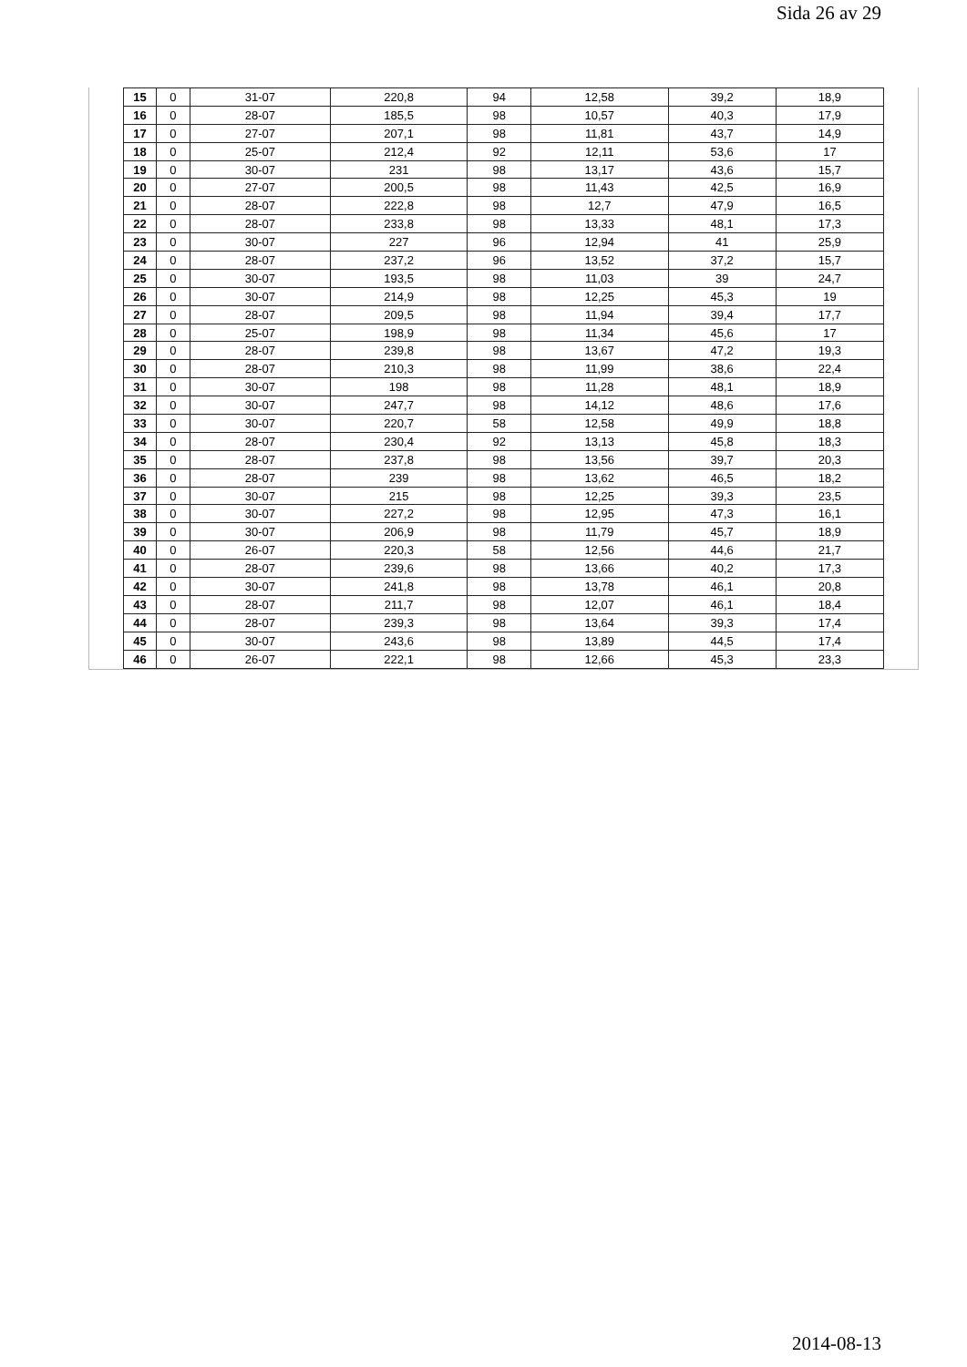Sida 26 av 29
| 15 | 0 | 31-07 | 220,8 | 94 | 12,58 | 39,2 | 18,9 |
| 16 | 0 | 28-07 | 185,5 | 98 | 10,57 | 40,3 | 17,9 |
| 17 | 0 | 27-07 | 207,1 | 98 | 11,81 | 43,7 | 14,9 |
| 18 | 0 | 25-07 | 212,4 | 92 | 12,11 | 53,6 | 17 |
| 19 | 0 | 30-07 | 231 | 98 | 13,17 | 43,6 | 15,7 |
| 20 | 0 | 27-07 | 200,5 | 98 | 11,43 | 42,5 | 16,9 |
| 21 | 0 | 28-07 | 222,8 | 98 | 12,7 | 47,9 | 16,5 |
| 22 | 0 | 28-07 | 233,8 | 98 | 13,33 | 48,1 | 17,3 |
| 23 | 0 | 30-07 | 227 | 96 | 12,94 | 41 | 25,9 |
| 24 | 0 | 28-07 | 237,2 | 96 | 13,52 | 37,2 | 15,7 |
| 25 | 0 | 30-07 | 193,5 | 98 | 11,03 | 39 | 24,7 |
| 26 | 0 | 30-07 | 214,9 | 98 | 12,25 | 45,3 | 19 |
| 27 | 0 | 28-07 | 209,5 | 98 | 11,94 | 39,4 | 17,7 |
| 28 | 0 | 25-07 | 198,9 | 98 | 11,34 | 45,6 | 17 |
| 29 | 0 | 28-07 | 239,8 | 98 | 13,67 | 47,2 | 19,3 |
| 30 | 0 | 28-07 | 210,3 | 98 | 11,99 | 38,6 | 22,4 |
| 31 | 0 | 30-07 | 198 | 98 | 11,28 | 48,1 | 18,9 |
| 32 | 0 | 30-07 | 247,7 | 98 | 14,12 | 48,6 | 17,6 |
| 33 | 0 | 30-07 | 220,7 | 58 | 12,58 | 49,9 | 18,8 |
| 34 | 0 | 28-07 | 230,4 | 92 | 13,13 | 45,8 | 18,3 |
| 35 | 0 | 28-07 | 237,8 | 98 | 13,56 | 39,7 | 20,3 |
| 36 | 0 | 28-07 | 239 | 98 | 13,62 | 46,5 | 18,2 |
| 37 | 0 | 30-07 | 215 | 98 | 12,25 | 39,3 | 23,5 |
| 38 | 0 | 30-07 | 227,2 | 98 | 12,95 | 47,3 | 16,1 |
| 39 | 0 | 30-07 | 206,9 | 98 | 11,79 | 45,7 | 18,9 |
| 40 | 0 | 26-07 | 220,3 | 58 | 12,56 | 44,6 | 21,7 |
| 41 | 0 | 28-07 | 239,6 | 98 | 13,66 | 40,2 | 17,3 |
| 42 | 0 | 30-07 | 241,8 | 98 | 13,78 | 46,1 | 20,8 |
| 43 | 0 | 28-07 | 211,7 | 98 | 12,07 | 46,1 | 18,4 |
| 44 | 0 | 28-07 | 239,3 | 98 | 13,64 | 39,3 | 17,4 |
| 45 | 0 | 30-07 | 243,6 | 98 | 13,89 | 44,5 | 17,4 |
| 46 | 0 | 26-07 | 222,1 | 98 | 12,66 | 45,3 | 23,3 |
2014-08-13